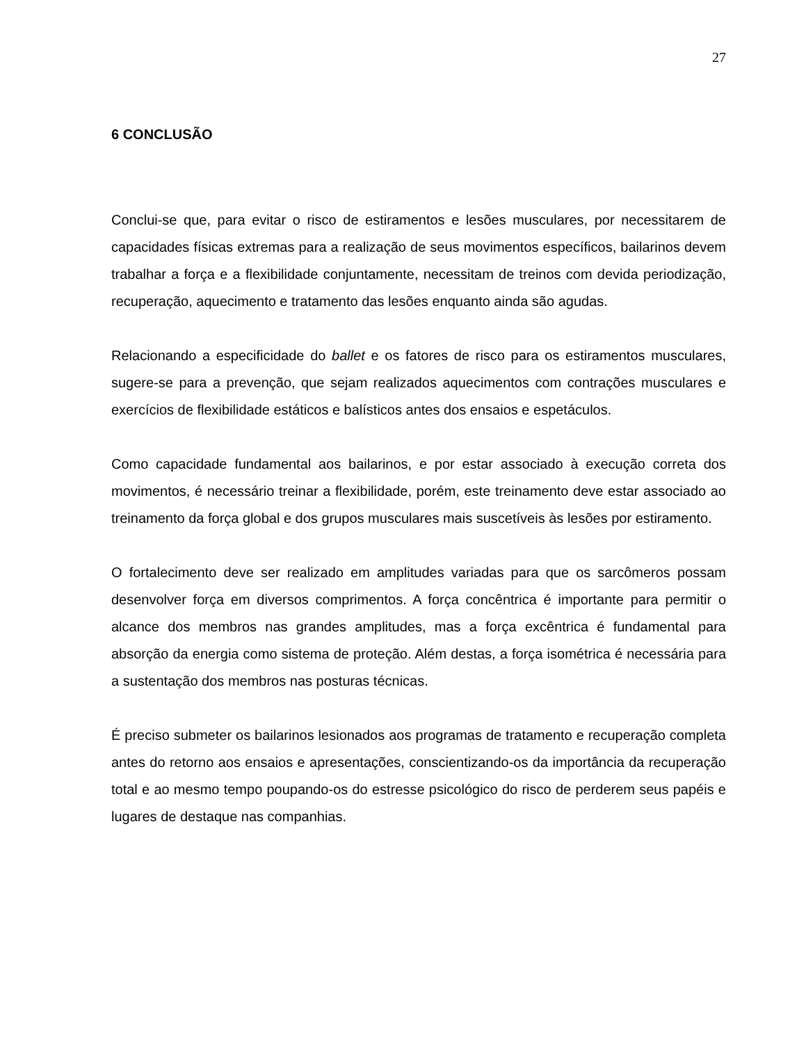27
6 CONCLUSÃO
Conclui-se que, para evitar o risco de estiramentos e lesões musculares, por necessitarem de capacidades físicas extremas para a realização de seus movimentos específicos, bailarinos devem trabalhar a força e a flexibilidade conjuntamente, necessitam de treinos com devida periodização, recuperação, aquecimento e tratamento das lesões enquanto ainda são agudas.
Relacionando a especificidade do ballet e os fatores de risco para os estiramentos musculares, sugere-se para a prevenção, que sejam realizados aquecimentos com contrações musculares e exercícios de flexibilidade estáticos e balísticos antes dos ensaios e espetáculos.
Como capacidade fundamental aos bailarinos, e por estar associado à execução correta dos movimentos, é necessário treinar a flexibilidade, porém, este treinamento deve estar associado ao treinamento da força global e dos grupos musculares mais suscetíveis às lesões por estiramento.
O fortalecimento deve ser realizado em amplitudes variadas para que os sarcômeros possam desenvolver força em diversos comprimentos. A força concêntrica é importante para permitir o alcance dos membros nas grandes amplitudes, mas a força excêntrica é fundamental para absorção da energia como sistema de proteção. Além destas, a força isométrica é necessária para a sustentação dos membros nas posturas técnicas.
É preciso submeter os bailarinos lesionados aos programas de tratamento e recuperação completa antes do retorno aos ensaios e apresentações, conscientizando-os da importância da recuperação total e ao mesmo tempo poupando-os do estresse psicológico do risco de perderem seus papéis e lugares de destaque nas companhias.